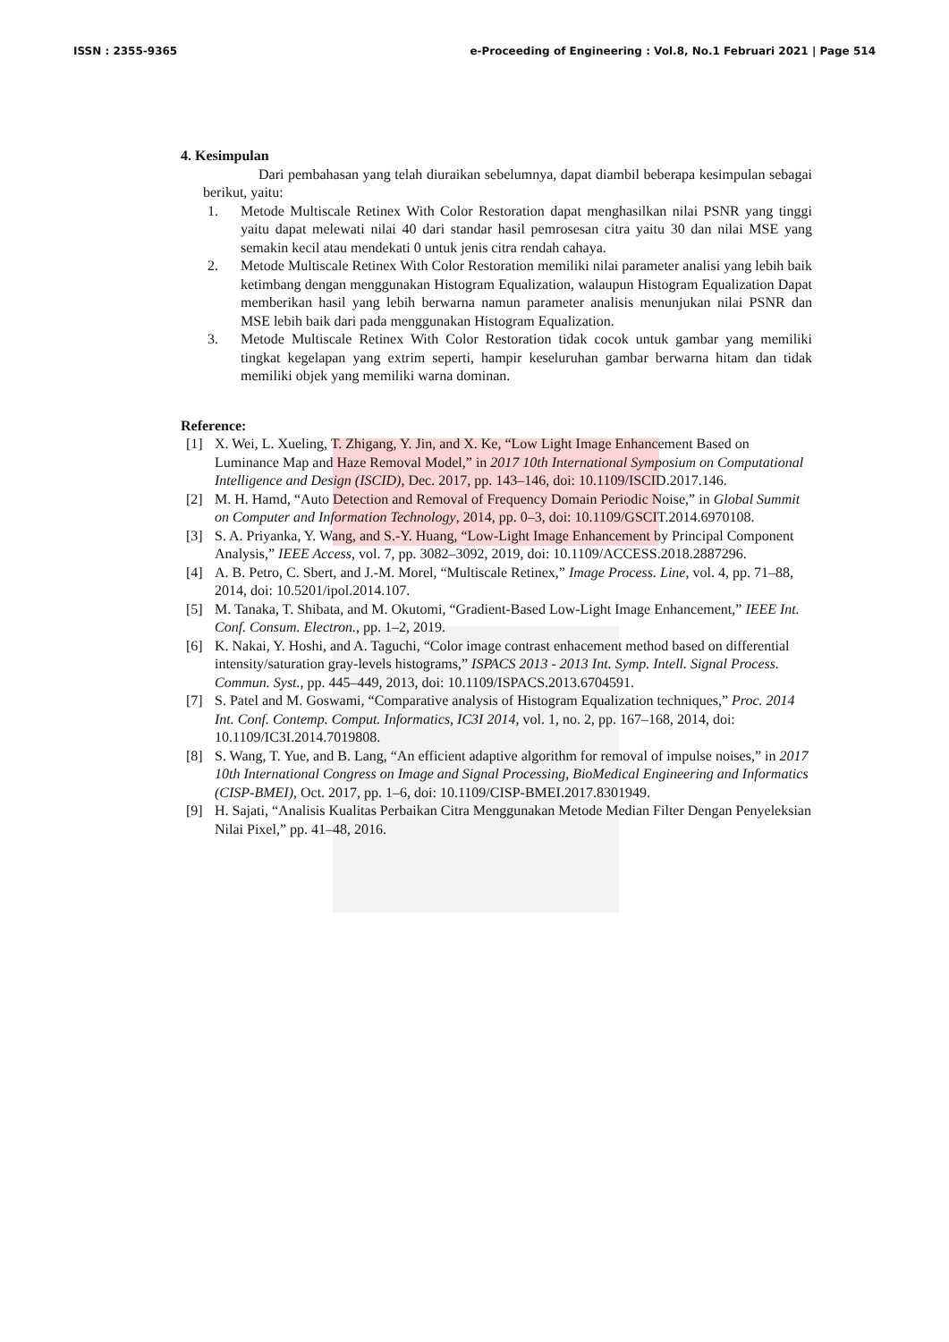ISSN : 2355-9365 e-Proceeding of Engineering : Vol.8, No.1 Februari 2021 | Page 514
4. Kesimpulan
Dari pembahasan yang telah diuraikan sebelumnya, dapat diambil beberapa kesimpulan sebagai berikut, yaitu:
1. Metode Multiscale Retinex With Color Restoration dapat menghasilkan nilai PSNR yang tinggi yaitu dapat melewati nilai 40 dari standar hasil pemrosesan citra yaitu 30 dan nilai MSE yang semakin kecil atau mendekati 0 untuk jenis citra rendah cahaya.
2. Metode Multiscale Retinex With Color Restoration memiliki nilai parameter analisi yang lebih baik ketimbang dengan menggunakan Histogram Equalization, walaupun Histogram Equalization Dapat memberikan hasil yang lebih berwarna namun parameter analisis menunjukan nilai PSNR dan MSE lebih baik dari pada menggunakan Histogram Equalization.
3. Metode Multiscale Retinex With Color Restoration tidak cocok untuk gambar yang memiliki tingkat kegelapan yang extrim seperti, hampir keseluruhan gambar berwarna hitam dan tidak memiliki objek yang memiliki warna dominan.
Reference:
[1] X. Wei, L. Xueling, T. Zhigang, Y. Jin, and X. Ke, “Low Light Image Enhancement Based on Luminance Map and Haze Removal Model,” in 2017 10th International Symposium on Computational Intelligence and Design (ISCID), Dec. 2017, pp. 143–146, doi: 10.1109/ISCID.2017.146.
[2] M. H. Hamd, “Auto Detection and Removal of Frequency Domain Periodic Noise,” in Global Summit on Computer and Information Technology, 2014, pp. 0–3, doi: 10.1109/GSCIT.2014.6970108.
[3] S. A. Priyanka, Y. Wang, and S.-Y. Huang, “Low-Light Image Enhancement by Principal Component Analysis,” IEEE Access, vol. 7, pp. 3082–3092, 2019, doi: 10.1109/ACCESS.2018.2887296.
[4] A. B. Petro, C. Sbert, and J.-M. Morel, “Multiscale Retinex,” Image Process. Line, vol. 4, pp. 71–88, 2014, doi: 10.5201/ipol.2014.107.
[5] M. Tanaka, T. Shibata, and M. Okutomi, “Gradient-Based Low-Light Image Enhancement,” IEEE Int. Conf. Consum. Electron., pp. 1–2, 2019.
[6] K. Nakai, Y. Hoshi, and A. Taguchi, “Color image contrast enhacement method based on differential intensity/saturation gray-levels histograms,” ISPACS 2013 - 2013 Int. Symp. Intell. Signal Process. Commun. Syst., pp. 445–449, 2013, doi: 10.1109/ISPACS.2013.6704591.
[7] S. Patel and M. Goswami, “Comparative analysis of Histogram Equalization techniques,” Proc. 2014 Int. Conf. Contemp. Comput. Informatics, IC3I 2014, vol. 1, no. 2, pp. 167–168, 2014, doi: 10.1109/IC3I.2014.7019808.
[8] S. Wang, T. Yue, and B. Lang, “An efficient adaptive algorithm for removal of impulse noises,” in 2017 10th International Congress on Image and Signal Processing, BioMedical Engineering and Informatics (CISP-BMEI), Oct. 2017, pp. 1–6, doi: 10.1109/CISP-BMEI.2017.8301949.
[9] H. Sajati, “Analisis Kualitas Perbaikan Citra Menggunakan Metode Median Filter Dengan Penyeleksian Nilai Pixel,” pp. 41–48, 2016.